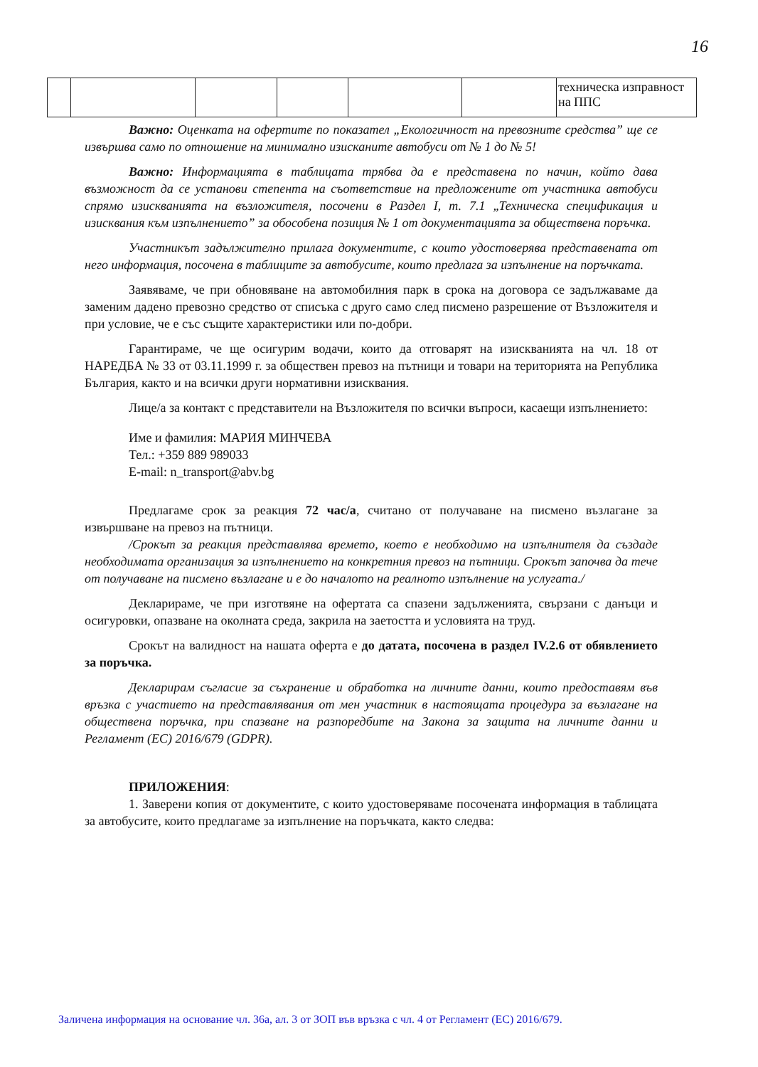16
| | | | | | | техническа изправност на ППС |
Важно: Оценката на офертите по показател „Екологичност на превозните средства” ще се извършва само по отношение на минимално изисканите автобуси от № 1 до № 5!
Важно: Информацията в таблицата трябва да е представена по начин, който дава възможност да се установи степента на съответствие на предложените от участника автобуси спрямо изискванията на възложителя, посочени в Раздел I, т. 7.1 „Техническа спецификация и изисквания към изпълнението” за обособена позиция № 1 от документацията за обществена поръчка.
Участникът задължително прилага документите, с които удостоверява представената от него информация, посочена в таблиците за автобусите, които предлага за изпълнение на поръчката.
Заявяваме, че при обновяване на автомобилния парк в срока на договора се задължаваме да заменим дадено превозно средство от списъка с друго само след писмено разрешение от Възложителя и при условие, че е със същите характеристики или по-добри.
Гарантираме, че ще осигурим водачи, които да отговарят на изискванията на чл. 18 от НАРЕДБА № 33 от 03.11.1999 г. за обществен превоз на пътници и товари на територията на Република България, както и на всички други нормативни изисквания.
Лице/а за контакт с представители на Възложителя по всички въпроси, касаещи изпълнението:
Име и фамилия: МАРИЯ МИНЧЕВА
Тел.: +359 889 989033
E-mail: n_transport@abv.bg
Предлагаме срок за реакция 72 час/а, считано от получаване на писмено възлагане за извършване на превоз на пътници.
/Срокът за реакция представлява времето, което е необходимо на изпълнителя да създаде необходимата организация за изпълнението на конкретния превоз на пътници. Срокът започва да тече от получаване на писмено възлагане и е до началото на реалното изпълнение на услугата./
Декларираме, че при изготвяне на офертата са спазени задълженията, свързани с данъци и осигуровки, опазване на околната среда, закрила на заетостта и условията на труд.
Срокът на валидност на нашата оферта е до датата, посочена в раздел IV.2.6 от обявлението за поръчка.
Декларирам съгласие за съхранение и обработка на личните данни, които предоставям във връзка с участието на представлявания от мен участник в настоящата процедура за възлагане на обществена поръчка, при спазване на разпоредбите на Закона за защита на личните данни и Регламент (ЕС) 2016/679 (GDPR).
ПРИЛОЖЕНИЯ:
1. Заверени копия от документите, с които удостоверяваме посочената информация в таблицата за автобусите, които предлагаме за изпълнение на поръчката, както следва:
Заличена информация на основание чл. 36а, ал. 3 от ЗОП във връзка с чл. 4 от Регламент (ЕС) 2016/679.